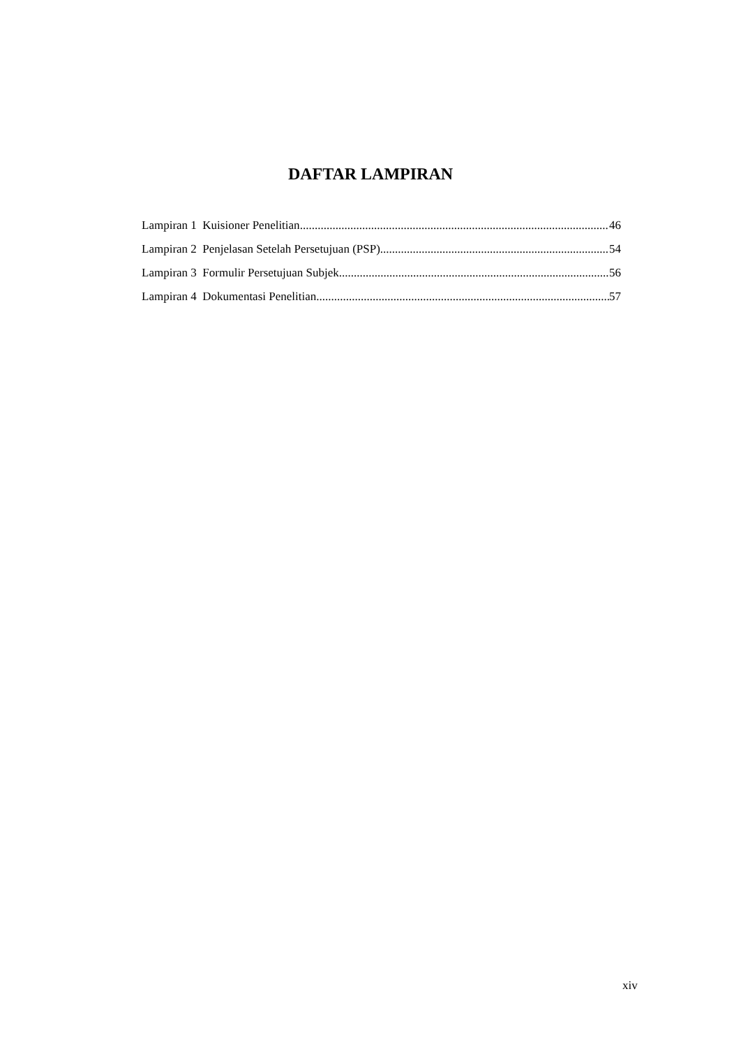DAFTAR LAMPIRAN
Lampiran 1 Kuisioner Penelitian 46
Lampiran 2 Penjelasan Setelah Persetujuan (PSP) 54
Lampiran 3 Formulir Persetujuan Subjek 56
Lampiran 4 Dokumentasi Penelitian 57
xiv